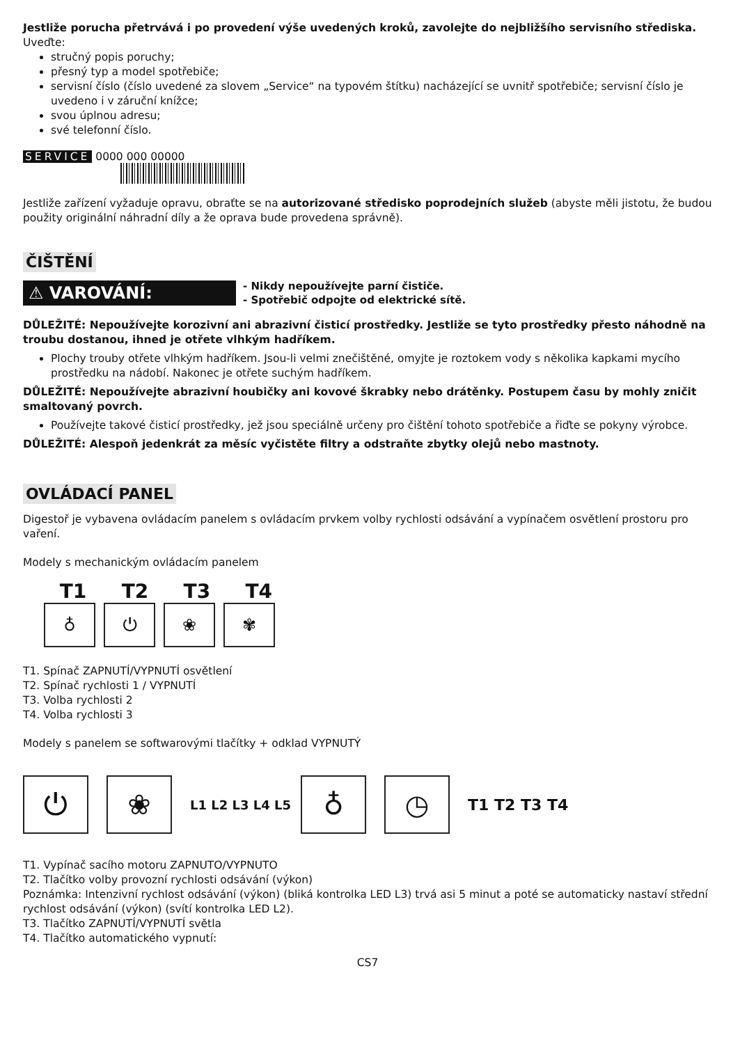Jestliže porucha přetrvává i po provedení výše uvedených kroků, zavolejte do nejbližšího servisního střediska.
Uveďte:
stručný popis poruchy;
přesný typ a model spotřebiče;
servisní číslo (číslo uvedené za slovem „Service“ na typovém štítku) nacházející se uvnitř spotřebiče; servisní číslo je uvedeno i v záruční knížce;
svou úplnou adresu;
své telefonní číslo.
SERVICE 0000 000 00000
Jestliže zařízení vyžaduje opravu, obraťte se na autorizované středisko poprodejních služeb (abyste měli jistotu, že budou použity originální náhradní díly a že oprava bude provedena správně).
ČIŠTĚNÍ
⚠ VAROVÁNÍ:
- Nikdy nepoužívejte parní čističe.
- Spotřebič odpojte od elektrické sítě.
DŮLEŽITÉ: Nepoužívejte korozivní ani abrazivní čisticí prostředky. Jestliže se tyto prostředky přesto náhodně na troubu dostanou, ihned je otřete vlhkým hadříkem.
Plochy trouby otřete vlhkým hadříkem. Jsou-li velmi znečištěné, omyjte je roztokem vody s několika kapkami mycího prostředku na nádobí. Nakonec je otřete suchým hadříkem.
DŮLEŽITÉ: Nepoužívejte abrazivní houbičky ani kovové škrabky nebo drátěnky. Postupem času by mohly zničit smaltovaný povrch.
Používejte takové čisticí prostředky, jež jsou speciálně určeny pro čištění tohoto spotřebiče a řiďte se pokyny výrobce.
DŮLEŽITÉ: Alespoň jedenkrát za měsíc vyčistěte filtry a odstraňte zbytky olejů nebo mastnoty.
OVLÁDACÍ PANEL
Digestoř je vybavena ovládacím panelem s ovládacím prvkem volby rychlosti odsávání a vypínačem osvětlení prostoru pro vaření.
Modely s mechanickým ovládacím panelem
T1 T2 T3 T4
♁ ⏻ ❀ ✾
T1. Spínač ZAPNUTÍ/VYPNUTÍ osvětlení
T2. Spínač rychlosti 1 / VYPNUTÍ
T3. Volba rychlosti 2
T4. Volba rychlosti 3
Modely s panelem se softwarovými tlačítky + odklad VYPNUTÝ
⏻ ❀ L1 L2 L3 L4 L5 ♁ ◷ T1 T2 T3 T4
T1. Vypínač sacího motoru ZAPNUTO/VYPNUTO
T2. Tlačítko volby provozní rychlosti odsávání (výkon)
Poznámka: Intenzivní rychlost odsávání (výkon) (bliká kontrolka LED L3) trvá asi 5 minut a poté se automaticky nastaví střední rychlost odsávání (výkon) (svítí kontrolka LED L2).
T3. Tlačítko ZAPNUTÍ/VYPNUTÍ světla
T4. Tlačítko automatického vypnutí:
CS7